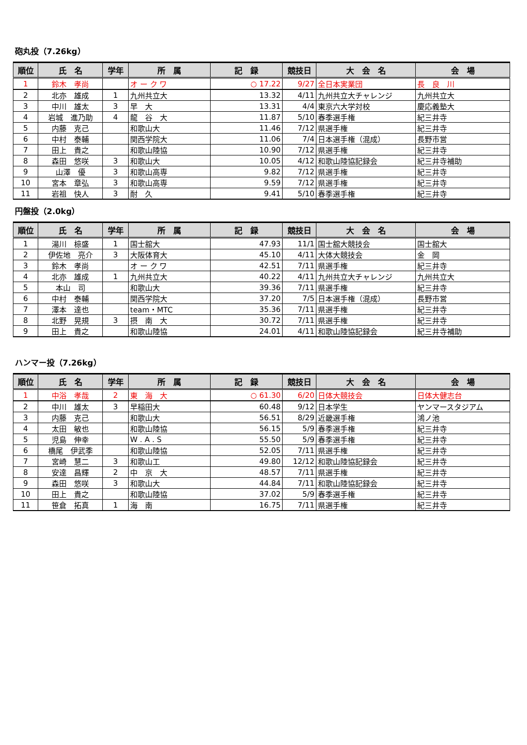砲丸投（7.26kg）
| 順位 | 氏 名 | 学年 | 所 属 | 記 録 | 競技日 | 大 会 名 | 会 場 |
| --- | --- | --- | --- | --- | --- | --- | --- |
| 1 | 鈴木 孝尚 | | オ ー ク ワ | ○ 17.22 | 9/27 | 全日本実業団 | 長 良 川 |
| 2 | 北亦 雄成 | 1 | 九州共立大 | 13.32 | 4/11 | 九州共立大チャレンジ | 九州共立大 |
| 3 | 中川 雄太 | 3 | 早 大 | 13.31 | 4/4 | 東京六大学対校 | 慶応義塾大 |
| 4 | 岩城 進乃助 | 4 | 龍 谷 大 | 11.87 | 5/10 | 春季選手権 | 紀三井寺 |
| 5 | 内藤 克己 | | 和歌山大 | 11.46 | 7/12 | 県選手権 | 紀三井寺 |
| 6 | 中村 泰輔 | | 関西学院大 | 11.06 | 7/4 | 日本選手権（混成） | 長野市営 |
| 7 | 田上 貴之 | | 和歌山陸協 | 10.90 | 7/12 | 県選手権 | 紀三井寺 |
| 8 | 森田 悠咲 | 3 | 和歌山大 | 10.05 | 4/12 | 和歌山陸協記録会 | 紀三井寺補助 |
| 9 | 山澤 優 | 3 | 和歌山高専 | 9.82 | 7/12 | 県選手権 | 紀三井寺 |
| 10 | 宮本 章弘 | 3 | 和歌山高専 | 9.59 | 7/12 | 県選手権 | 紀三井寺 |
| 11 | 岩祖 快人 | 3 | 耐 久 | 9.41 | 5/10 | 春季選手権 | 紀三井寺 |
円盤投（2.0kg）
| 順位 | 氏 名 | 学年 | 所 属 | 記 録 | 競技日 | 大 会 名 | 会 場 |
| --- | --- | --- | --- | --- | --- | --- | --- |
| 1 | 湯川 椋盛 | 1 | 国士舘大 | 47.93 | 11/1 | 国士舘大競技会 | 国士舘大 |
| 2 | 伊佐地 亮介 | 3 | 大阪体育大 | 45.10 | 4/11 | 大体大競技会 | 金 岡 |
| 3 | 鈴木 孝尚 | | オ ー ク ワ | 42.51 | 7/11 | 県選手権 | 紀三井寺 |
| 4 | 北亦 雄成 | 1 | 九州共立大 | 40.22 | 4/11 | 九州共立大チャレンジ | 九州共立大 |
| 5 | 本山 司 | | 和歌山大 | 39.36 | 7/11 | 県選手権 | 紀三井寺 |
| 6 | 中村 泰輔 | | 関西学院大 | 37.20 | 7/5 | 日本選手権（混成） | 長野市営 |
| 7 | 澤本 達也 | | team・MTC | 35.36 | 7/11 | 県選手権 | 紀三井寺 |
| 8 | 北野 晃規 | 3 | 摂 南 大 | 30.72 | 7/11 | 県選手権 | 紀三井寺 |
| 9 | 田上 貴之 | | 和歌山陸協 | 24.01 | 4/11 | 和歌山陸協記録会 | 紀三井寺補助 |
ハンマー投（7.26kg）
| 順位 | 氏 名 | 学年 | 所 属 | 記 録 | 競技日 | 大 会 名 | 会 場 |
| --- | --- | --- | --- | --- | --- | --- | --- |
| 1 | 中浴 孝哉 | 2 | 東 海 大 | ○ 61.30 | 6/20 | 日体大競技会 | 日体大健志台 |
| 2 | 中川 雄太 | 3 | 早稲田大 | 60.48 | 9/12 | 日本学生 | ヤンマースタジアム |
| 3 | 内藤 克己 | | 和歌山大 | 56.51 | 8/29 | 近畿選手権 | 鴻ノ池 |
| 4 | 太田 敏也 | | 和歌山陸協 | 56.15 | 5/9 | 春季選手権 | 紀三井寺 |
| 5 | 児島 伸幸 | | W . A . S | 55.50 | 5/9 | 春季選手権 | 紀三井寺 |
| 6 | 橋尾 伊武季 | | 和歌山陸協 | 52.05 | 7/11 | 県選手権 | 紀三井寺 |
| 7 | 宮崎 慧二 | 3 | 和歌山工 | 49.80 | 12/12 | 和歌山陸協記録会 | 紀三井寺 |
| 8 | 安達 昌輝 | 2 | 中 京 大 | 48.57 | 7/11 | 県選手権 | 紀三井寺 |
| 9 | 森田 悠咲 | 3 | 和歌山大 | 44.84 | 7/11 | 和歌山陸協記録会 | 紀三井寺 |
| 10 | 田上 貴之 | | 和歌山陸協 | 37.02 | 5/9 | 春季選手権 | 紀三井寺 |
| 11 | 笹倉 拓真 | 1 | 海 南 | 16.75 | 7/11 | 県選手権 | 紀三井寺 |